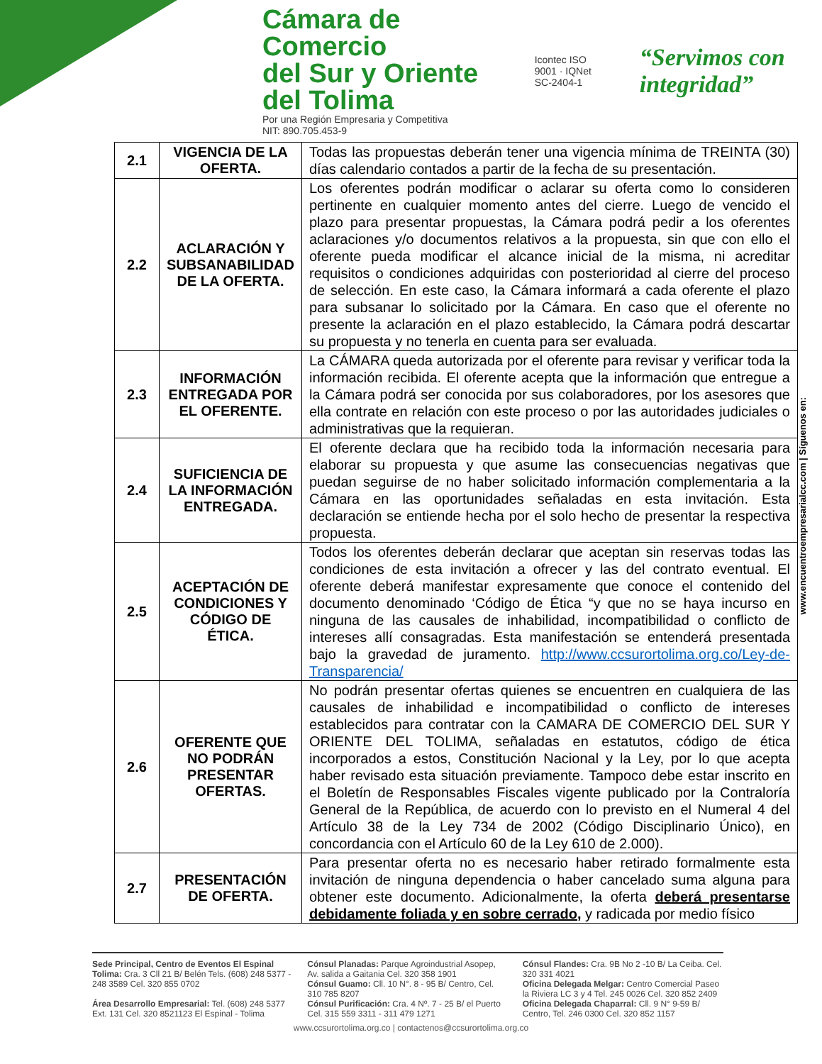Cámara de Comercio
del Sur y Oriente del Tolima
Por una Región Empresaria y Competitiva
NIT: 890.705.453-9
Icontec ISO 9001 · IQNet
SC-2404-1
“Servimos con integridad”
| 2.1 | VIGENCIA DE LA OFERTA. | Todas las propuestas deberán tener una vigencia mínima de TREINTA (30) días calendario contados a partir de la fecha de su presentación. |
| 2.2 | ACLARACIÓN Y SUBSANABILIDAD DE LA OFERTA. | Los oferentes podrán modificar o aclarar su oferta como lo consideren pertinente en cualquier momento antes del cierre. Luego de vencido el plazo para presentar propuestas, la Cámara podrá pedir a los oferentes aclaraciones y/o documentos relativos a la propuesta, sin que con ello el oferente pueda modificar el alcance inicial de la misma, ni acreditar requisitos o condiciones adquiridas con posterioridad al cierre del proceso de selección. En este caso, la Cámara informará a cada oferente el plazo para subsanar lo solicitado por la Cámara. En caso que el oferente no presente la aclaración en el plazo establecido, la Cámara podrá descartar su propuesta y no tenerla en cuenta para ser evaluada. |
| 2.3 | INFORMACIÓN ENTREGADA POR EL OFERENTE. | La CÁMARA queda autorizada por el oferente para revisar y verificar toda la información recibida. El oferente acepta que la información que entregue a la Cámara podrá ser conocida por sus colaboradores, por los asesores que ella contrate en relación con este proceso o por las autoridades judiciales o administrativas que la requieran. |
| 2.4 | SUFICIENCIA DE LA INFORMACIÓN ENTREGADA. | El oferente declara que ha recibido toda la información necesaria para elaborar su propuesta y que asume las consecuencias negativas que puedan seguirse de no haber solicitado información complementaria a la Cámara en las oportunidades señaladas en esta invitación. Esta declaración se entiende hecha por el solo hecho de presentar la respectiva propuesta. |
| 2.5 | ACEPTACIÓN DE CONDICIONES Y CÓDIGO DE ÉTICA. | Todos los oferentes deberán declarar que aceptan sin reservas todas las condiciones de esta invitación a ofrecer y las del contrato eventual. El oferente deberá manifestar expresamente que conoce el contenido del documento denominado ‘Código de Ética “y que no se haya incurso en ninguna de las causales de inhabilidad, incompatibilidad o conflicto de intereses allí consagradas. Esta manifestación se entenderá presentada bajo la gravedad de juramento. http://www.ccsurortolima.org.co/Ley-de-Transparencia/ |
| 2.6 | OFERENTE QUE NO PODRÁN PRESENTAR OFERTAS. | No podrán presentar ofertas quienes se encuentren en cualquiera de las causales de inhabilidad e incompatibilidad o conflicto de intereses establecidos para contratar con la CAMARA DE COMERCIO DEL SUR Y ORIENTE DEL TOLIMA, señaladas en estatutos, código de ética incorporados a estos, Constitución Nacional y la Ley, por lo que acepta haber revisado esta situación previamente. Tampoco debe estar inscrito en el Boletín de Responsables Fiscales vigente publicado por la Contraloría General de la República, de acuerdo con lo previsto en el Numeral 4 del Artículo 38 de la Ley 734 de 2002 (Código Disciplinario Único), en concordancia con el Artículo 60 de la Ley 610 de 2.000). |
| 2.7 | PRESENTACIÓN DE OFERTA. | Para presentar oferta no es necesario haber retirado formalmente esta invitación de ninguna dependencia o haber cancelado suma alguna para obtener este documento. Adicionalmente, la oferta deberá presentarse debidamente foliada y en sobre cerrado, y radicada por medio físico |
www.encuentroempresarialcc.com | Síguenos en:
Sede Principal, Centro de Eventos El Espinal Tolima: Cra. 3 Cll 21 B/ Belén Tels. (608) 248 5377 - 248 3589 Cel. 320 855 0702
Área Desarrollo Empresarial: Tel. (608) 248 5377 Ext. 131 Cel. 320 8521123 El Espinal - Tolima
Cónsul Planadas: Parque Agroindustrial Asopep, Av. salida a Gaitania Cel. 320 358 1901
Cónsul Guamo: Cll. 10 N°. 8 - 95 B/ Centro, Cel. 310 785 8207
Cónsul Purificación: Cra. 4 Nº. 7 - 25 B/ el Puerto Cel. 315 559 3311 - 311 479 1271
Cónsul Flandes: Cra. 9B No 2 -10 B/ La Ceiba. Cel. 320 331 4021
Oficina Delegada Melgar: Centro Comercial Paseo la Riviera LC 3 y 4 Tel. 245 0026 Cel. 320 852 2409
Oficina Delegada Chaparral: Cll. 9 N° 9-59 B/ Centro, Tel. 246 0300 Cel. 320 852 1157
www.ccsurortolima.org.co | contactenos@ccsurortolima.org.co